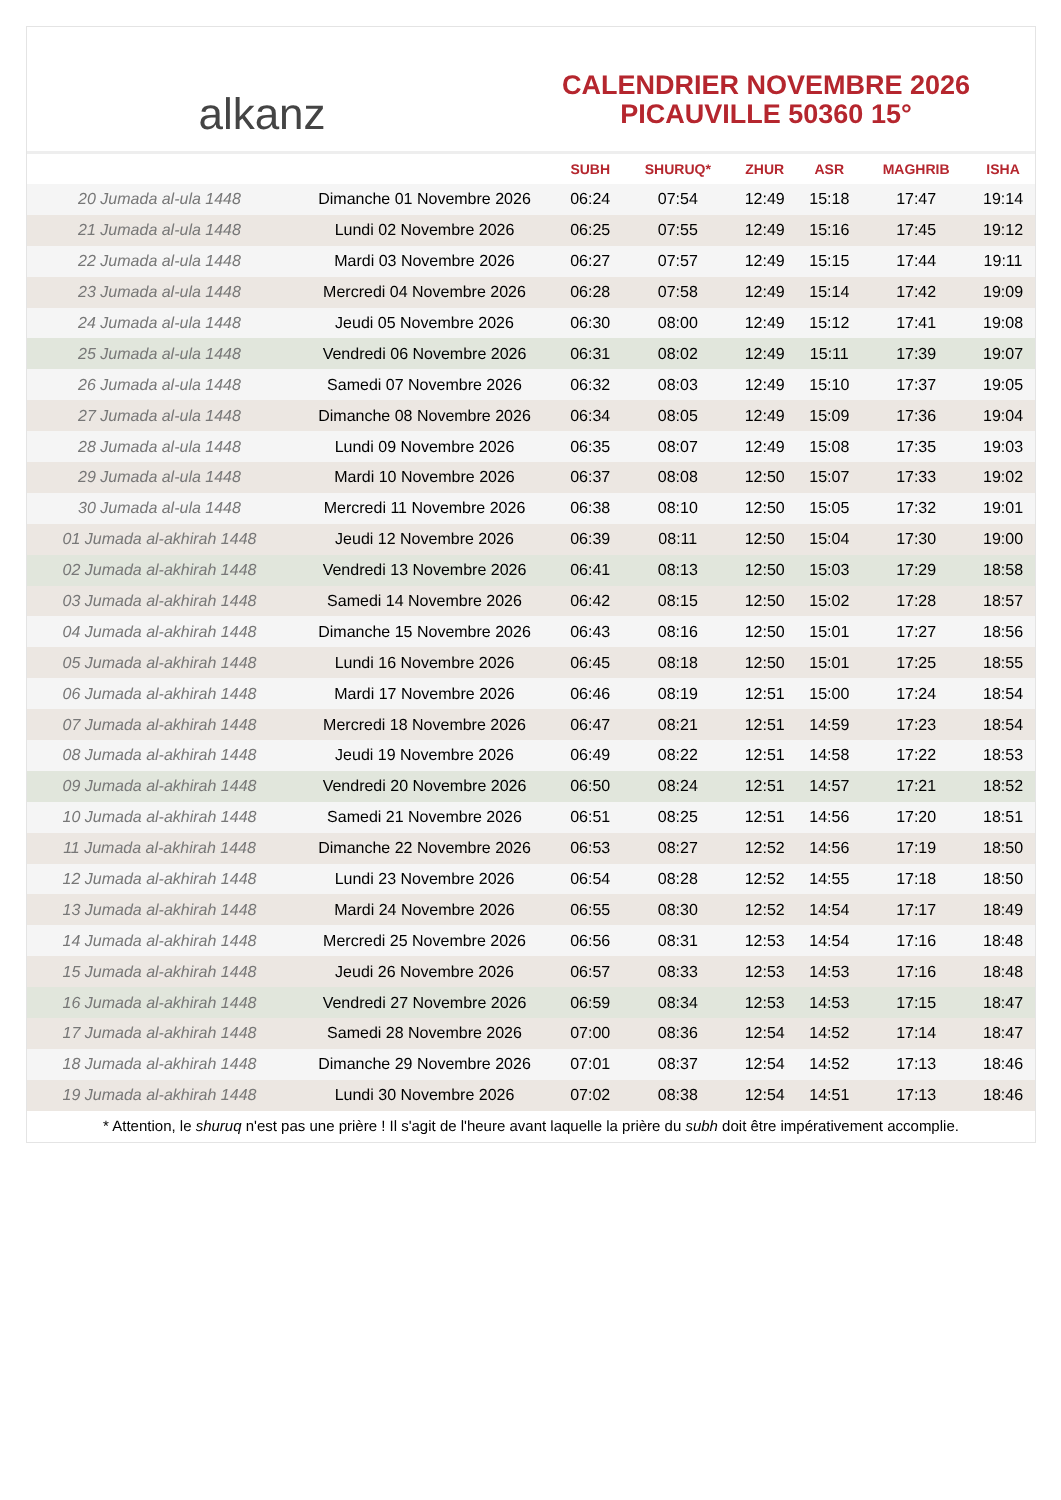alkanz
CALENDRIER NOVEMBRE 2026
PICAUVILLE 50360 15°
| | | SUBH | SHURUQ* | ZHUR | ASR | MAGHRIB | ISHA |
| --- | --- | --- | --- | --- | --- | --- | --- |
| 20 Jumada al-ula 1448 | Dimanche 01 Novembre 2026 | 06:24 | 07:54 | 12:49 | 15:18 | 17:47 | 19:14 |
| 21 Jumada al-ula 1448 | Lundi 02 Novembre 2026 | 06:25 | 07:55 | 12:49 | 15:16 | 17:45 | 19:12 |
| 22 Jumada al-ula 1448 | Mardi 03 Novembre 2026 | 06:27 | 07:57 | 12:49 | 15:15 | 17:44 | 19:11 |
| 23 Jumada al-ula 1448 | Mercredi 04 Novembre 2026 | 06:28 | 07:58 | 12:49 | 15:14 | 17:42 | 19:09 |
| 24 Jumada al-ula 1448 | Jeudi 05 Novembre 2026 | 06:30 | 08:00 | 12:49 | 15:12 | 17:41 | 19:08 |
| 25 Jumada al-ula 1448 | Vendredi 06 Novembre 2026 | 06:31 | 08:02 | 12:49 | 15:11 | 17:39 | 19:07 |
| 26 Jumada al-ula 1448 | Samedi 07 Novembre 2026 | 06:32 | 08:03 | 12:49 | 15:10 | 17:37 | 19:05 |
| 27 Jumada al-ula 1448 | Dimanche 08 Novembre 2026 | 06:34 | 08:05 | 12:49 | 15:09 | 17:36 | 19:04 |
| 28 Jumada al-ula 1448 | Lundi 09 Novembre 2026 | 06:35 | 08:07 | 12:49 | 15:08 | 17:35 | 19:03 |
| 29 Jumada al-ula 1448 | Mardi 10 Novembre 2026 | 06:37 | 08:08 | 12:50 | 15:07 | 17:33 | 19:02 |
| 30 Jumada al-ula 1448 | Mercredi 11 Novembre 2026 | 06:38 | 08:10 | 12:50 | 15:05 | 17:32 | 19:01 |
| 01 Jumada al-akhirah 1448 | Jeudi 12 Novembre 2026 | 06:39 | 08:11 | 12:50 | 15:04 | 17:30 | 19:00 |
| 02 Jumada al-akhirah 1448 | Vendredi 13 Novembre 2026 | 06:41 | 08:13 | 12:50 | 15:03 | 17:29 | 18:58 |
| 03 Jumada al-akhirah 1448 | Samedi 14 Novembre 2026 | 06:42 | 08:15 | 12:50 | 15:02 | 17:28 | 18:57 |
| 04 Jumada al-akhirah 1448 | Dimanche 15 Novembre 2026 | 06:43 | 08:16 | 12:50 | 15:01 | 17:27 | 18:56 |
| 05 Jumada al-akhirah 1448 | Lundi 16 Novembre 2026 | 06:45 | 08:18 | 12:50 | 15:01 | 17:25 | 18:55 |
| 06 Jumada al-akhirah 1448 | Mardi 17 Novembre 2026 | 06:46 | 08:19 | 12:51 | 15:00 | 17:24 | 18:54 |
| 07 Jumada al-akhirah 1448 | Mercredi 18 Novembre 2026 | 06:47 | 08:21 | 12:51 | 14:59 | 17:23 | 18:54 |
| 08 Jumada al-akhirah 1448 | Jeudi 19 Novembre 2026 | 06:49 | 08:22 | 12:51 | 14:58 | 17:22 | 18:53 |
| 09 Jumada al-akhirah 1448 | Vendredi 20 Novembre 2026 | 06:50 | 08:24 | 12:51 | 14:57 | 17:21 | 18:52 |
| 10 Jumada al-akhirah 1448 | Samedi 21 Novembre 2026 | 06:51 | 08:25 | 12:51 | 14:56 | 17:20 | 18:51 |
| 11 Jumada al-akhirah 1448 | Dimanche 22 Novembre 2026 | 06:53 | 08:27 | 12:52 | 14:56 | 17:19 | 18:50 |
| 12 Jumada al-akhirah 1448 | Lundi 23 Novembre 2026 | 06:54 | 08:28 | 12:52 | 14:55 | 17:18 | 18:50 |
| 13 Jumada al-akhirah 1448 | Mardi 24 Novembre 2026 | 06:55 | 08:30 | 12:52 | 14:54 | 17:17 | 18:49 |
| 14 Jumada al-akhirah 1448 | Mercredi 25 Novembre 2026 | 06:56 | 08:31 | 12:53 | 14:54 | 17:16 | 18:48 |
| 15 Jumada al-akhirah 1448 | Jeudi 26 Novembre 2026 | 06:57 | 08:33 | 12:53 | 14:53 | 17:16 | 18:48 |
| 16 Jumada al-akhirah 1448 | Vendredi 27 Novembre 2026 | 06:59 | 08:34 | 12:53 | 14:53 | 17:15 | 18:47 |
| 17 Jumada al-akhirah 1448 | Samedi 28 Novembre 2026 | 07:00 | 08:36 | 12:54 | 14:52 | 17:14 | 18:47 |
| 18 Jumada al-akhirah 1448 | Dimanche 29 Novembre 2026 | 07:01 | 08:37 | 12:54 | 14:52 | 17:13 | 18:46 |
| 19 Jumada al-akhirah 1448 | Lundi 30 Novembre 2026 | 07:02 | 08:38 | 12:54 | 14:51 | 17:13 | 18:46 |
* Attention, le shuruq n'est pas une prière ! Il s'agit de l'heure avant laquelle la prière du subh doit être impérativement accomplie.